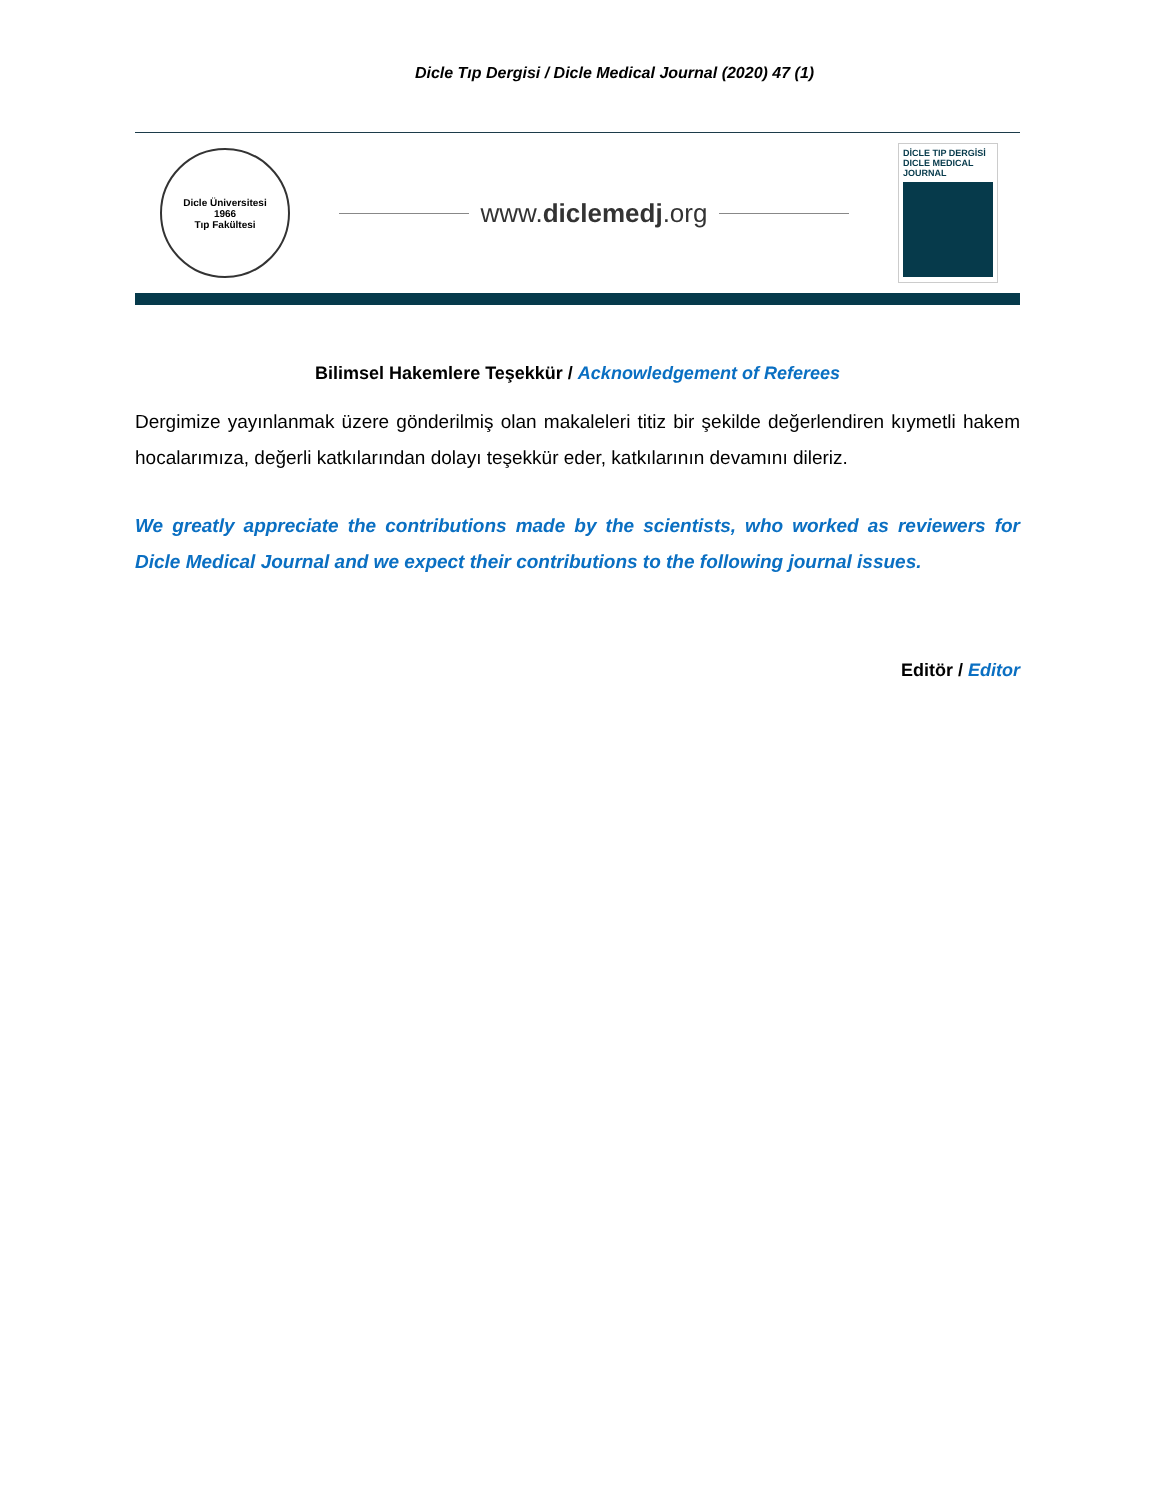Dicle Tıp Dergisi / Dicle Medical Journal (2020) 47 (1)
Dicle Üniversitesi
1966
Tıp Fakültesi
www.diclemedj.org
DİCLE TIP DERGİSİ
DICLE MEDICAL JOURNAL
Bilimsel Hakemlere Teşekkür / Acknowledgement of Referees
Dergimize yayınlanmak üzere gönderilmiş olan makaleleri titiz bir şekilde değerlendiren kıymetli hakem hocalarımıza, değerli katkılarından dolayı teşekkür eder, katkılarının devamını dileriz.
We greatly appreciate the contributions made by the scientists, who worked as reviewers for Dicle Medical Journal and we expect their contributions to the following journal issues.
Editör / Editor